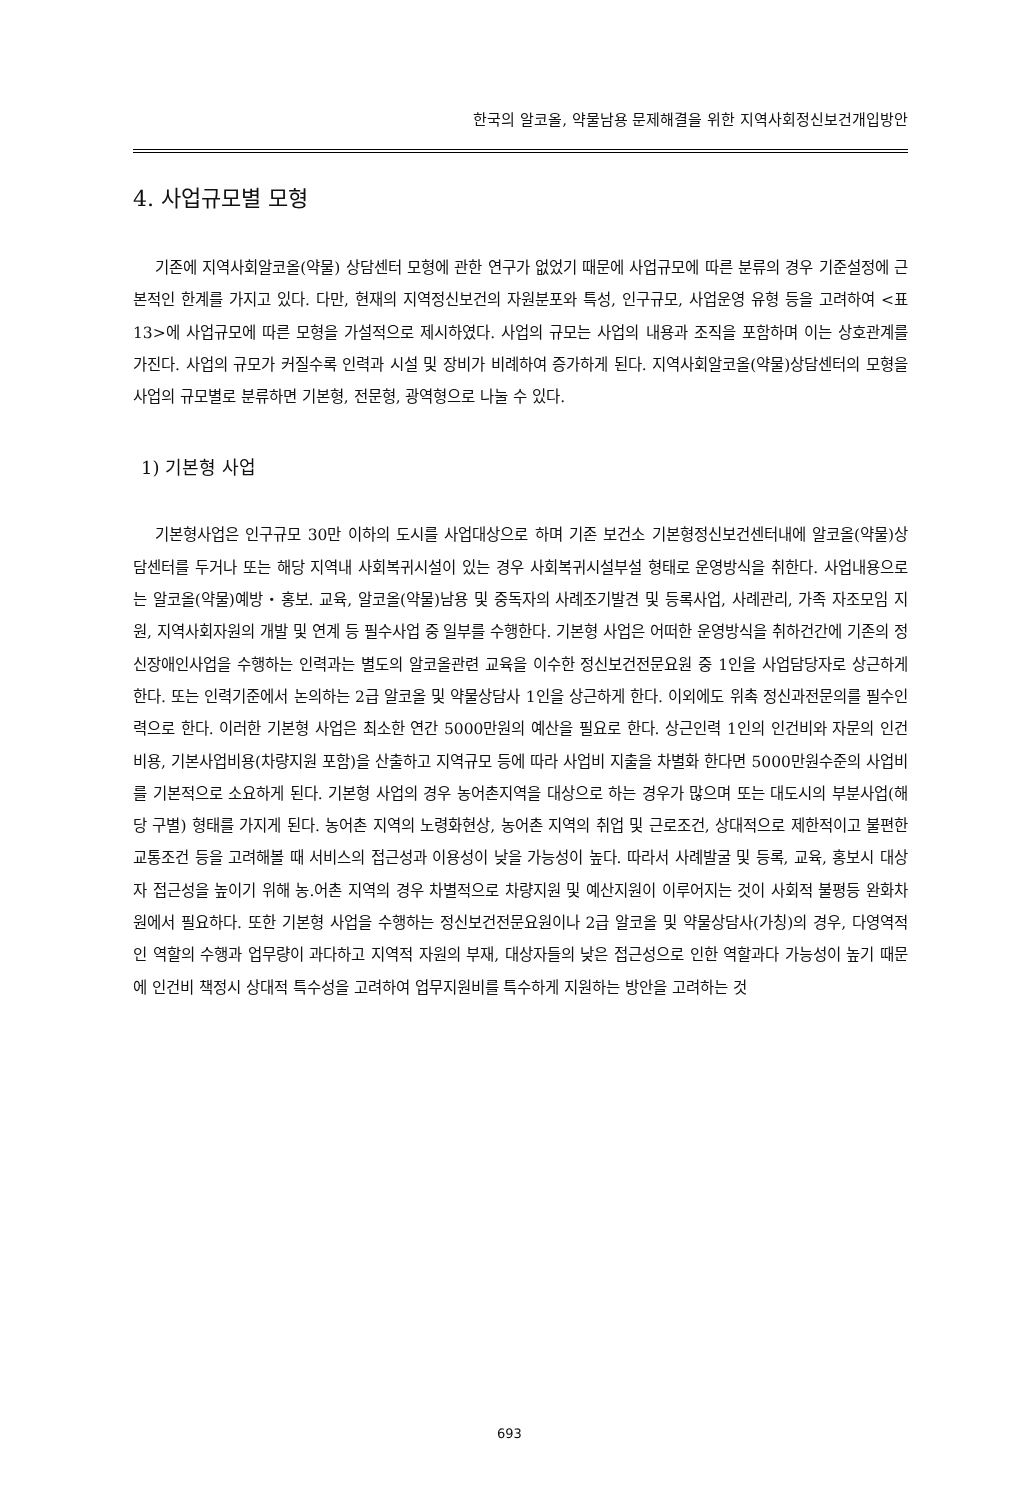한국의 알코올, 약물남용 문제해결을 위한 지역사회정신보건개입방안
4. 사업규모별 모형
기존에 지역사회알코올(약물) 상담센터 모형에 관한 연구가 없었기 때문에 사업규모에 따른 분류의 경우 기준설정에 근본적인 한계를 가지고 있다. 다만, 현재의 지역정신보건의 자원분포와 특성, 인구규모, 사업운영 유형 등을 고려하여 <표 13>에 사업규모에 따른 모형을 가설적으로 제시하였다. 사업의 규모는 사업의 내용과 조직을 포함하며 이는 상호관계를 가진다. 사업의 규모가 커질수록 인력과 시설 및 장비가 비례하여 증가하게 된다. 지역사회알코올(약물)상담센터의 모형을 사업의 규모별로 분류하면 기본형, 전문형, 광역형으로 나눌 수 있다.
1) 기본형 사업
기본형사업은 인구규모 30만 이하의 도시를 사업대상으로 하며 기존 보건소 기본형정신보건센터내에 알코올(약물)상담센터를 두거나 또는 해당 지역내 사회복귀시설이 있는 경우 사회복귀시설부설 형태로 운영방식을 취한다. 사업내용으로는 알코올(약물)예방・홍보. 교육, 알코올(약물)남용 및 중독자의 사례조기발견 및 등록사업, 사례관리, 가족 자조모임 지원, 지역사회자원의 개발 및 연계 등 필수사업 중 일부를 수행한다. 기본형 사업은 어떠한 운영방식을 취하건간에 기존의 정신장애인사업을 수행하는 인력과는 별도의 알코올관련 교육을 이수한 정신보건전문요원 중 1인을 사업담당자로 상근하게 한다. 또는 인력기준에서 논의하는 2급 알코올 및 약물상담사 1인을 상근하게 한다. 이외에도 위촉 정신과전문의를 필수인력으로 한다. 이러한 기본형 사업은 최소한 연간 5000만원의 예산을 필요로 한다. 상근인력 1인의 인건비와 자문의 인건비용, 기본사업비용(차량지원 포함)을 산출하고 지역규모 등에 따라 사업비 지출을 차별화 한다면 5000만원수준의 사업비를 기본적으로 소요하게 된다. 기본형 사업의 경우 농어촌지역을 대상으로 하는 경우가 많으며 또는 대도시의 부분사업(해당 구별) 형태를 가지게 된다. 농어촌 지역의 노령화현상, 농어촌 지역의 취업 및 근로조건, 상대적으로 제한적이고 불편한 교통조건 등을 고려해볼 때 서비스의 접근성과 이용성이 낮을 가능성이 높다. 따라서 사례발굴 및 등록, 교육, 홍보시 대상자 접근성을 높이기 위해 농.어촌 지역의 경우 차별적으로 차량지원 및 예산지원이 이루어지는 것이 사회적 불평등 완화차원에서 필요하다. 또한 기본형 사업을 수행하는 정신보건전문요원이나 2급 알코올 및 약물상담사(가칭)의 경우, 다영역적인 역할의 수행과 업무량이 과다하고 지역적 자원의 부재, 대상자들의 낮은 접근성으로 인한 역할과다 가능성이 높기 때문에 인건비 책정시 상대적 특수성을 고려하여 업무지원비를 특수하게 지원하는 방안을 고려하는 것
693